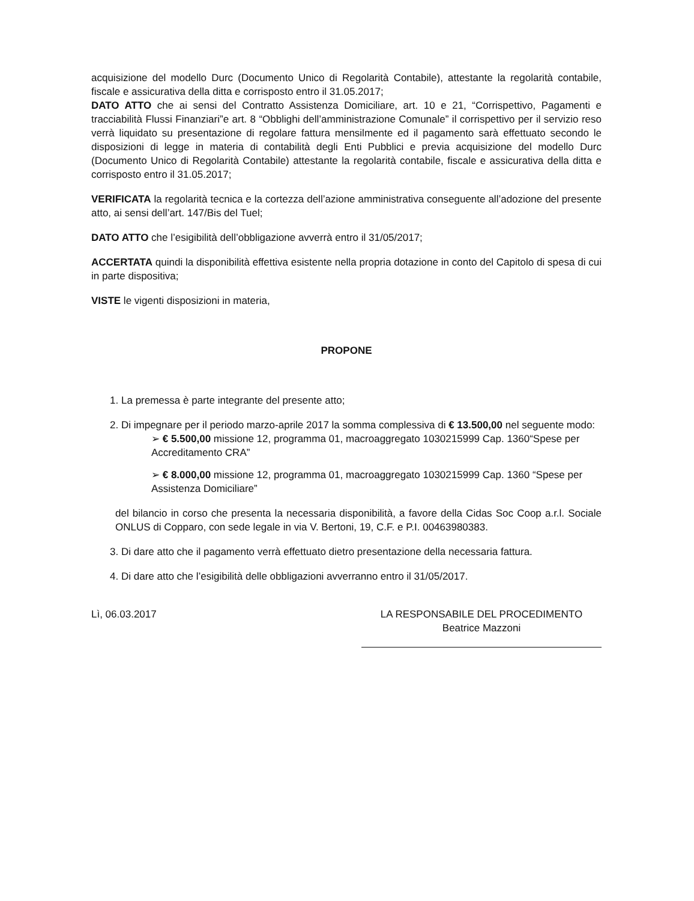acquisizione del modello Durc (Documento Unico di Regolarità Contabile), attestante la regolarità contabile, fiscale e assicurativa della ditta e corrisposto entro il 31.05.2017;
DATO ATTO che ai sensi del Contratto Assistenza Domiciliare, art. 10 e 21, “Corrispettivo, Pagamenti e tracciabilità Flussi Finanziari”e art. 8 “Obblighi dell’amministrazione Comunale” il corrispettivo per il servizio reso verrà liquidato su presentazione di regolare fattura mensilmente ed il pagamento sarà effettuato secondo le disposizioni di legge in materia di contabilità degli Enti Pubblici e previa acquisizione del modello Durc (Documento Unico di Regolarità Contabile) attestante la regolarità contabile, fiscale e assicurativa della ditta e corrisposto entro il 31.05.2017;
VERIFICATA la regolarità tecnica e la cortezza dell’azione amministrativa conseguente all’adozione del presente atto, ai sensi dell’art. 147/Bis del Tuel;
DATO ATTO che l’esigibilità dell’obbligazione avverrà entro il 31/05/2017;
ACCERTATA quindi la disponibilità effettiva esistente nella propria dotazione in conto del Capitolo di spesa di cui in parte dispositiva;
VISTE le vigenti disposizioni in materia,
PROPONE
1. La premessa è parte integrante del presente atto;
2. Di impegnare per il periodo marzo-aprile 2017 la somma complessiva di € 13.500,00 nel seguente modo:
➢ € 5.500,00 missione 12, programma 01, macroaggregato 1030215999 Cap. 1360“Spese per Accreditamento CRA”
➢ € 8.000,00 missione 12, programma 01, macroaggregato 1030215999 Cap. 1360 “Spese per Assistenza Domiciliare”
del bilancio in corso che presenta la necessaria disponibilità, a favore della Cidas Soc Coop a.r.l. Sociale ONLUS di Copparo, con sede legale in via V. Bertoni, 19, C.F. e P.I. 00463980383.
3. Di dare atto che il pagamento verrà effettuato dietro presentazione della necessaria fattura.
4. Di dare atto che l’esigibilità delle obbligazioni avverranno entro il 31/05/2017.
Lì, 06.03.2017 LA RESPONSABILE DEL PROCEDIMENTO
Beatrice Mazzoni